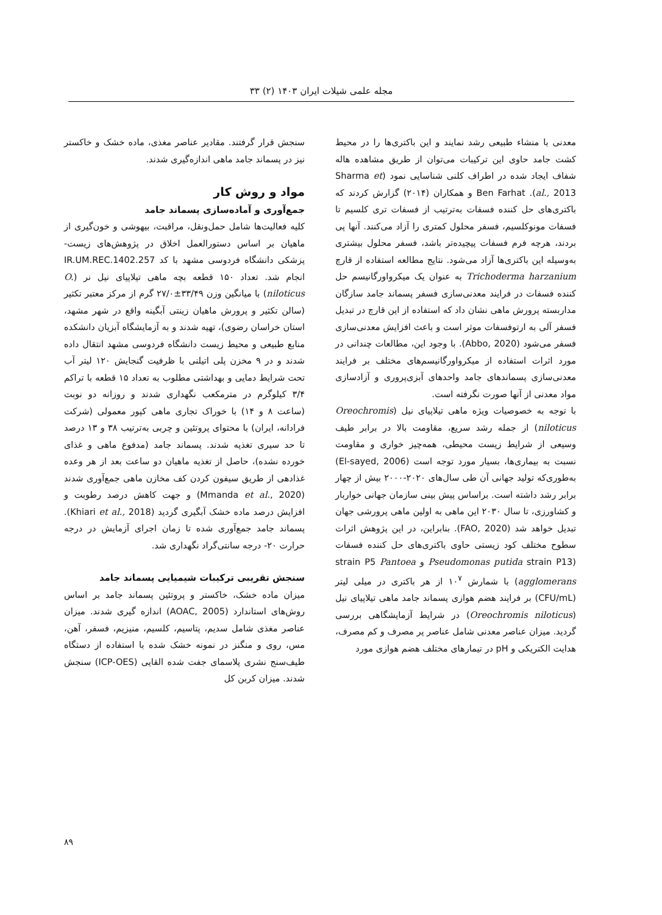مجله علمی شیلات ایران ۱۴۰۳ (۲) ۳۳
معدنی با منشاء طبیعی رشد نمایند و این باکتری‌ها را در محیط کشت جامد حاوی این ترکیبات می‌توان از طریق مشاهده هاله شفاف ایجاد شده در اطراف کلنی شناسایی نمود (Sharma et al., 2013). Ben Farhat و همکاران (۲۰۱۴) گزارش کردند که باکتری‌های حل کننده فسفات به‌ترتیب از فسفات تری کلسیم تا فسفات مونوکلسیم، فسفر محلول کمتری را آزاد می‌کنند. آنها پی بردند، هرچه فرم فسفات پیچیده‌تر باشد، فسفر محلول بیشتری به‌وسیله این باکتری‌ها آزاد می‌شود. نتایج مطالعه استفاده از قارچ Trichoderma harzanium به عنوان یک میکرواورگانیسم حل کننده فسفات در فرایند معدنی‌سازی فسفر پسماند جامد سازگان مداربسته پرورش ماهی نشان داد که استفاده از این قارچ در تبدیل فسفر آلی به ارتوفسفات موثر است و باعث افزایش معدنی‌سازی فسفر می‌شود (Abbo, 2020). با وجود این، مطالعات چندانی در مورد اثرات استفاده از میکرواورگانیسم‌های مختلف بر فرایند معدنی‌سازی پسماندهای جامد واحدهای آبزی‌پروری و آزادسازی مواد معدنی از آنها صورت نگرفته است.
با توجه به خصوصیات ویژه ماهی تیلاپیای نیل (Oreochromis niloticus) از جمله رشد سریع، مقاومت بالا در برابر طیف وسیعی از شرایط زیست محیطی، همه‌چیز خواری و مقاومت نسبت به بیماری‌ها، بسیار مورد توجه است (El-sayed, 2006) به‌طوری‌که تولید جهانی آن طی سال‌های ۲۰۲۰-۲۰۰۰ بیش از چهار برابر رشد داشته است. براساس پیش بینی سازمان جهانی خواربار و کشاورزی، تا سال ۲۰۳۰ این ماهی به اولین ماهی پرورشی جهان تبدیل خواهد شد (FAO, 2020). بنابراین، در این پژوهش اثرات سطوح مختلف کود زیستی حاوی باکتری‌های حل کننده فسفات (Pseudomonas putida strain P13 و strain P5 Pantoea agglomerans) با شمارش ۱۰<sup>۷</sup> از هر باکتری در میلی لیتر (CFU/mL) بر فرایند هضم هوازی پسماند جامد ماهی تیلاپیای نیل (Oreochromis niloticus) در شرایط آزمایشگاهی بررسی گردید. میزان عناصر معدنی شامل عناصر پر مصرف و کم مصرف، هدایت الکتریکی و pH در تیمارهای مختلف هضم هوازی مورد
سنجش قرار گرفتند. مقادیر عناصر مغذی، ماده خشک و خاکستر نیز در پسماند جامد ماهی اندازه‌گیری شدند.
مواد و روش کار
جمع‌آوری و آماده‌سازی پسماند جامد
کلیه فعالیت‌ها شامل حمل‌ونقل، مراقبت، بیهوشی و خون‌گیری از ماهیان بر اساس دستورالعمل اخلاق در پژوهش‌های زیست-پزشکی دانشگاه فردوسی مشهد با کد IR.UM.REC.1402.257 انجام شد. تعداد ۱۵۰ قطعه بچه ماهی تیلاپیای نیل نر (O. niloticus) با میانگین وزن ۳۳/۴۹±۲۷/۰ گرم از مرکز معتبر تکثیر (سالن تکثیر و پرورش ماهیان زینتی آبگینه واقع در شهر مشهد، استان خراسان رضوی)، تهیه شدند و به آزمایشگاه آبزیان دانشکده منابع طبیعی و محیط زیست دانشگاه فردوسی مشهد انتقال داده شدند و در ۹ مخزن پلی اتیلنی با ظرفیت گنجایش ۱۲۰ لیتر آب تحت شرایط دمایی و بهداشتی مطلوب به تعداد ۱۵ قطعه با تراکم ۳/۴ کیلوگرم در مترمکعب نگهداری شدند و روزانه دو نوبت (ساعت ۸ و ۱۴) با خوراک تجاری ماهی کپور معمولی (شرکت فرادانه، ایران) با محتوای پروتئین و چربی به‌ترتیب ۳۸ و ۱۳ درصد تا حد سیری تغذیه شدند. پسماند جامد (مدفوع ماهی و غذای خورده نشده)، حاصل از تغذیه ماهیان دو ساعت بعد از هر وعده غذادهی از طریق سیفون کردن کف مخازن ماهی جمع‌آوری شدند (Mmanda et al., 2020) و جهت کاهش درصد رطوبت و افزایش درصد ماده خشک آبگیری گردید (Khiari et al., 2018). پسماند جامد جمع‌آوری شده تا زمان اجرای آزمایش در درجه حرارت ۲۰- درجه سانتی‌گراد نگهداری شد.
سنجش تقریبی ترکیبات شیمیایی پسماند جامد
میزان ماده خشک، خاکستر و پروتئین پسماند جامد بر اساس روش‌های استاندارد (AOAC, 2005) اندازه گیری شدند. میزان عناصر مغذی شامل سدیم، پتاسیم، کلسیم، منیزیم، فسفر، آهن، مس، روی و منگنز در نمونه خشک شده با استفاده از دستگاه طیف‌سنج نشری پلاسمای جفت شده القایی (ICP-OES) سنجش شدند. میزان کربن کل
۸۹